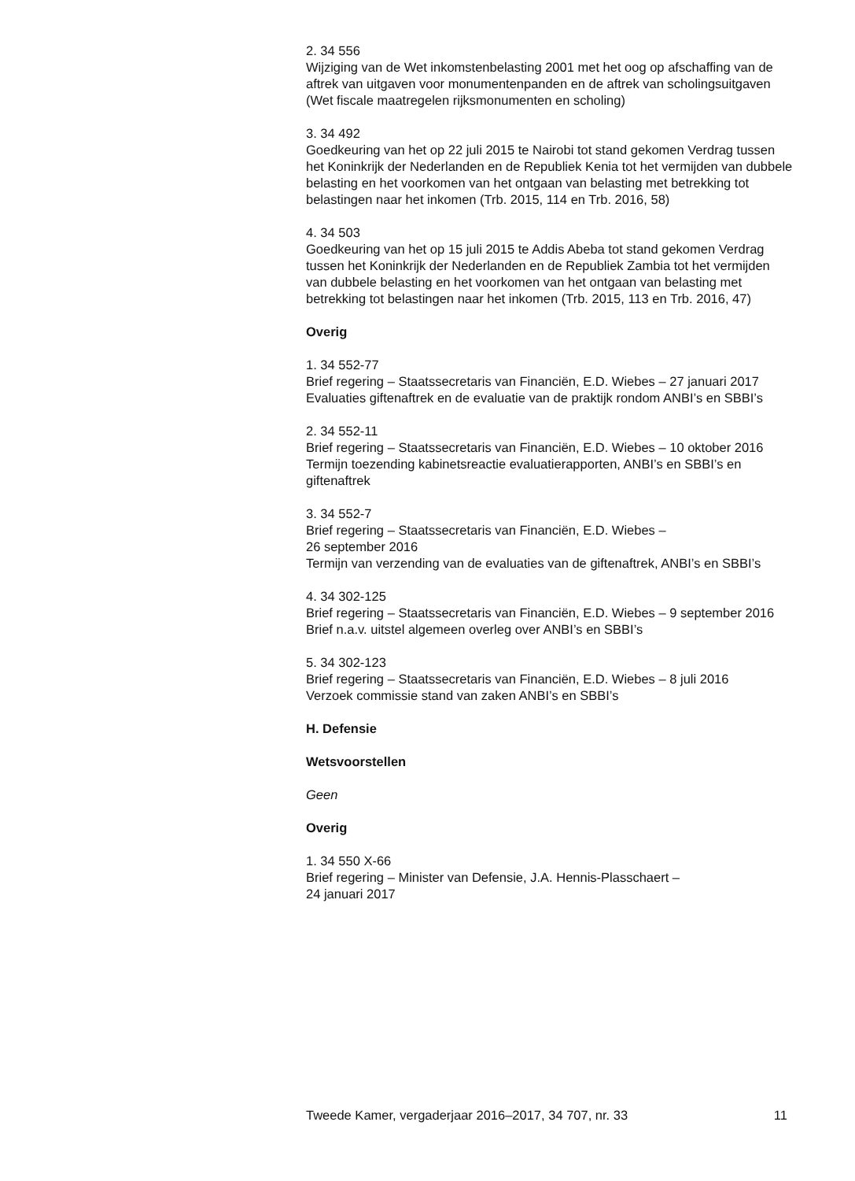2. 34 556
Wijziging van de Wet inkomstenbelasting 2001 met het oog op afschaffing van de aftrek van uitgaven voor monumentenpanden en de aftrek van scholingsuitgaven (Wet fiscale maatregelen rijksmonumenten en scholing)
3. 34 492
Goedkeuring van het op 22 juli 2015 te Nairobi tot stand gekomen Verdrag tussen het Koninkrijk der Nederlanden en de Republiek Kenia tot het vermijden van dubbele belasting en het voorkomen van het ontgaan van belasting met betrekking tot belastingen naar het inkomen (Trb. 2015, 114 en Trb. 2016, 58)
4. 34 503
Goedkeuring van het op 15 juli 2015 te Addis Abeba tot stand gekomen Verdrag tussen het Koninkrijk der Nederlanden en de Republiek Zambia tot het vermijden van dubbele belasting en het voorkomen van het ontgaan van belasting met betrekking tot belastingen naar het inkomen (Trb. 2015, 113 en Trb. 2016, 47)
Overig
1. 34 552-77
Brief regering – Staatssecretaris van Financiën, E.D. Wiebes – 27 januari 2017
Evaluaties giftenaftrek en de evaluatie van de praktijk rondom ANBI’s en SBBI’s
2. 34 552-11
Brief regering – Staatssecretaris van Financiën, E.D. Wiebes – 10 oktober 2016
Termijn toezending kabinetsreactie evaluatierapporten, ANBI’s en SBBI’s en giftenaftrek
3. 34 552-7
Brief regering – Staatssecretaris van Financiën, E.D. Wiebes –
26 september 2016
Termijn van verzending van de evaluaties van de giftenaftrek, ANBI’s en SBBI’s
4. 34 302-125
Brief regering – Staatssecretaris van Financiën, E.D. Wiebes – 9 september 2016
Brief n.a.v. uitstel algemeen overleg over ANBI’s en SBBI’s
5. 34 302-123
Brief regering – Staatssecretaris van Financiën, E.D. Wiebes – 8 juli 2016
Verzoek commissie stand van zaken ANBI’s en SBBI’s
H. Defensie
Wetsvoorstellen
Geen
Overig
1. 34 550 X-66
Brief regering – Minister van Defensie, J.A. Hennis-Plasschaert –
24 januari 2017
Tweede Kamer, vergaderjaar 2016–2017, 34 707, nr. 33 11